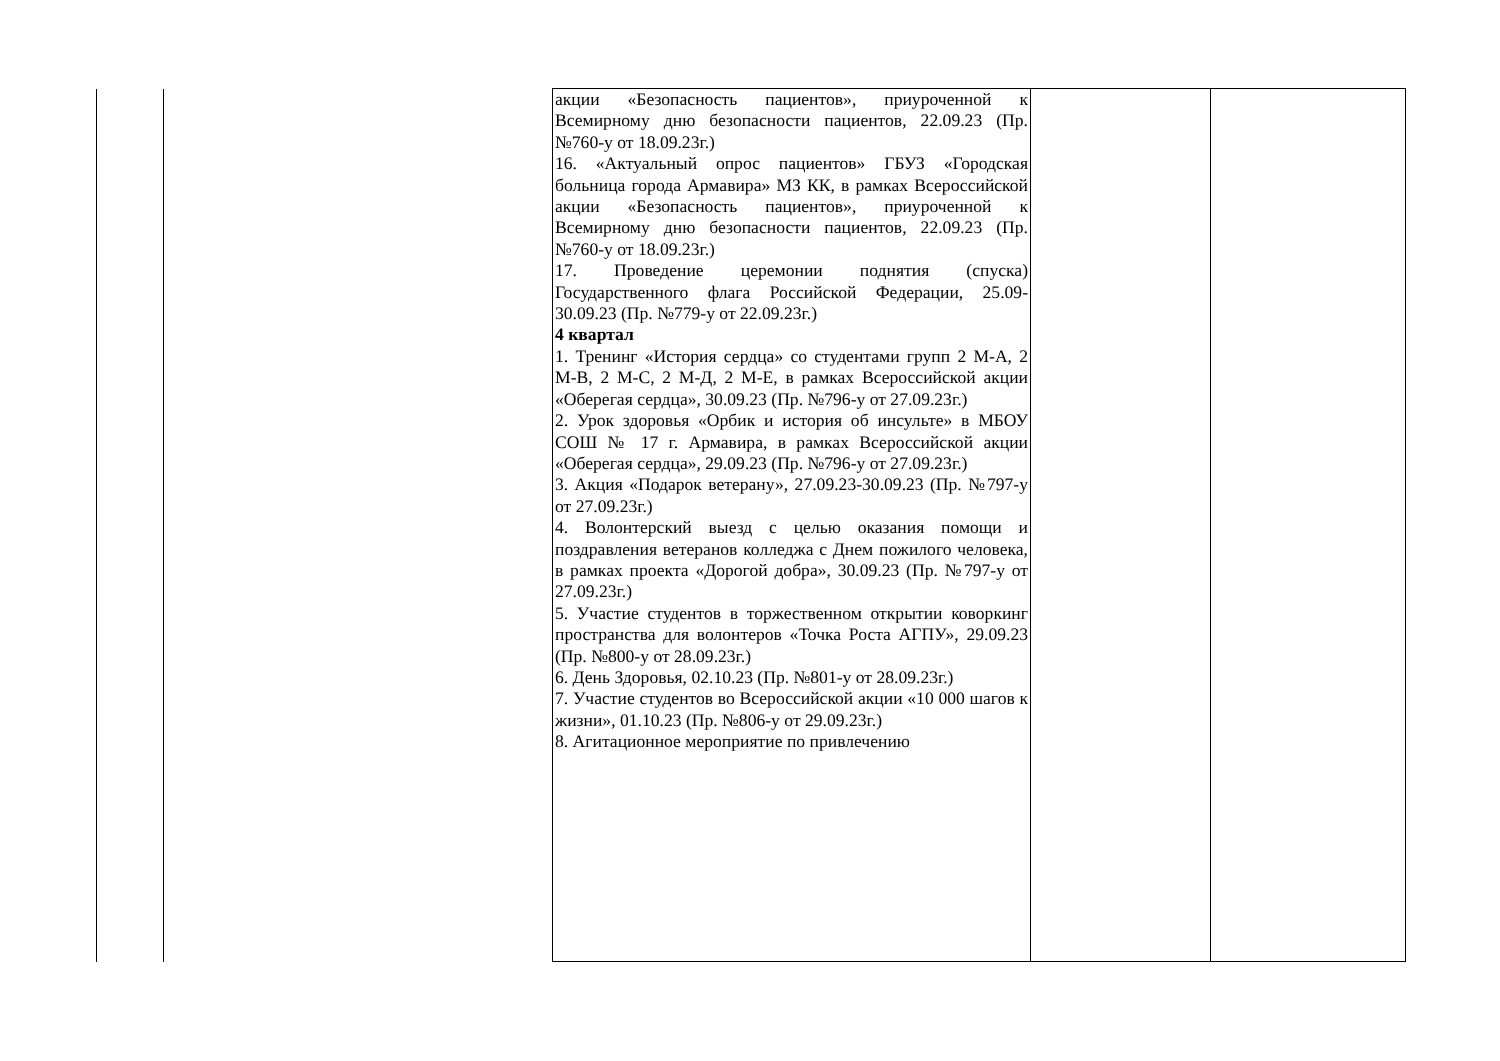| | | акции «Безопасность пациентов», приуроченной к Всемирному дню безопасности пациентов, 22.09.23 (Пр. №760-у от 18.09.23г.) 16. «Актуальный опрос пациентов» ГБУЗ «Городская больница города Армавира» МЗ КК, в рамках Всероссийской акции «Безопасность пациентов», приуроченной к Всемирному дню безопасности пациентов, 22.09.23 (Пр. №760-у от 18.09.23г.) 17. Проведение церемонии поднятия (спуска) Государственного флага Российской Федерации, 25.09-30.09.23 (Пр. №779-у от 22.09.23г.) 4 квартал 1. Тренинг «История сердца» со студентами групп 2 М-А, 2 М-В, 2 М-С, 2 М-Д, 2 М-Е, в рамках Всероссийской акции «Оберегая сердца», 30.09.23 (Пр. №796-у от 27.09.23г.) 2. Урок здоровья «Орбик и история об инсульте» в МБОУ СОШ № 17 г. Армавира, в рамках Всероссийской акции «Оберегая сердца», 29.09.23 (Пр. №796-у от 27.09.23г.) 3. Акция «Подарок ветерану», 27.09.23-30.09.23 (Пр. №797-у от 27.09.23г.) 4. Волонтерский выезд с целью оказания помощи и поздравления ветеранов колледжа с Днем пожилого человека, в рамках проекта «Дорогой добра», 30.09.23 (Пр. №797-у от 27.09.23г.) 5. Участие студентов в торжественном открытии коворкинг пространства для волонтеров «Точка Роста АГПУ», 29.09.23 (Пр. №800-у от 28.09.23г.) 6. День Здоровья, 02.10.23 (Пр. №801-у от 28.09.23г.) 7. Участие студентов во Всероссийской акции «10 000 шагов к жизни», 01.10.23 (Пр. №806-у от 29.09.23г.) 8. Агитационное мероприятие по привлечению | | |